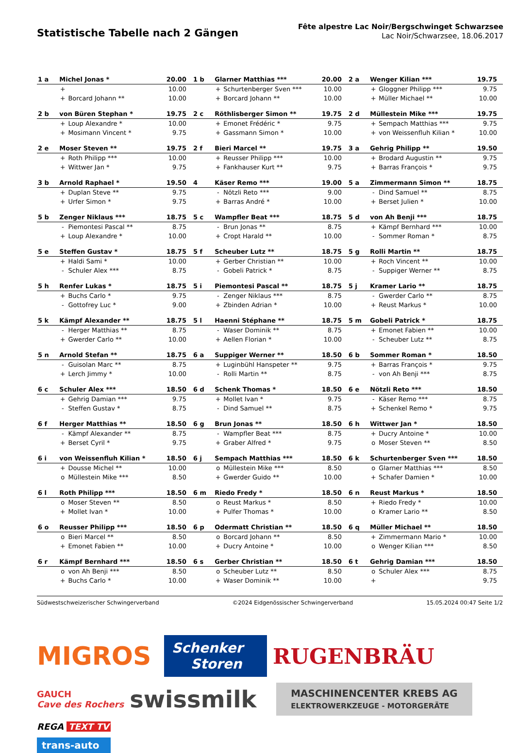Statistische Tabelle nach 2 Gängen
Fête alpestre Lac Noir/Bergschwinget Schwarzsee
Lac Noir/Schwarzsee, 18.06.2017
| 1 a | Michel Jonas * | | 20.00 | 1 b | Glarner Matthias *** | | 20.00 | 2 a | Wenger Kilian *** | | 19.75 |
| | + | | 10.00 | | + | Schurtenberger Sven *** | 10.00 | | + | Gloggner Philipp *** | 9.75 |
| | + | Borcard Johann ** | 10.00 | | + | Borcard Johann ** | 10.00 | | + | Müller Michael ** | 10.00 |
| 2 b | von Büren Stephan * | | 19.75 | 2 c | Röthlisberger Simon ** | | 19.75 | 2 d | Müllestein Mike *** | | 19.75 |
| | + | Loup Alexandre * | 10.00 | | + | Emonet Frédéric * | 9.75 | | + | Sempach Matthias *** | 9.75 |
| | + | Mosimann Vincent * | 9.75 | | + | Gassmann Simon * | 10.00 | | + | von Weissenfluh Kilian * | 10.00 |
| 2 e | Moser Steven ** | | 19.75 | 2 f | Bieri Marcel ** | | 19.75 | 3 a | Gehrig Philipp ** | | 19.50 |
| | + | Roth Philipp *** | 10.00 | | + | Reusser Philipp *** | 10.00 | | + | Brodard Augustin ** | 9.75 |
| | + | Wittwer Jan * | 9.75 | | + | Fankhauser Kurt ** | 9.75 | | + | Barras François * | 9.75 |
| 3 b | Arnold Raphael * | | 19.50 | 4 | Käser Remo *** | | 19.00 | 5 a | Zimmermann Simon ** | | 18.75 |
| | + | Duplan Steve ** | 9.75 | | - | Nötzli Reto *** | 9.00 | | - | Dind Samuel ** | 8.75 |
| | + | Urfer Simon * | 9.75 | | + | Barras André * | 10.00 | | + | Berset Julien * | 10.00 |
| 5 b | Zenger Niklaus *** | | 18.75 | 5 c | Wampfler Beat *** | | 18.75 | 5 d | von Ah Benji *** | | 18.75 |
| | - | Piemontesi Pascal ** | 8.75 | | - | Brun Jonas ** | 8.75 | | + | Kämpf Bernhard *** | 10.00 |
| | + | Loup Alexandre * | 10.00 | | + | Cropt Harald ** | 10.00 | | - | Sommer Roman * | 8.75 |
| 5 e | Steffen Gustav * | | 18.75 | 5 f | Scheuber Lutz ** | | 18.75 | 5 g | Rolli Martin ** | | 18.75 |
| | + | Haldi Sami * | 10.00 | | + | Gerber Christian ** | 10.00 | | + | Roch Vincent ** | 10.00 |
| | - | Schuler Alex *** | 8.75 | | - | Gobeli Patrick * | 8.75 | | - | Suppiger Werner ** | 8.75 |
| 5 h | Renfer Lukas * | | 18.75 | 5 i | Piemontesi Pascal ** | | 18.75 | 5 j | Kramer Lario ** | | 18.75 |
| | + | Buchs Carlo * | 9.75 | | - | Zenger Niklaus *** | 8.75 | | - | Gwerder Carlo ** | 8.75 |
| | - | Gottofrey Luc * | 9.00 | | + | Zbinden Adrian * | 10.00 | | + | Reust Markus * | 10.00 |
| 5 k | Kämpf Alexander ** | | 18.75 | 5 l | Haenni Stéphane ** | | 18.75 | 5 m | Gobeli Patrick * | | 18.75 |
| | - | Herger Matthias ** | 8.75 | | - | Waser Dominik ** | 8.75 | | + | Emonet Fabien ** | 10.00 |
| | + | Gwerder Carlo ** | 10.00 | | + | Aellen Florian * | 10.00 | | - | Scheuber Lutz ** | 8.75 |
| 5 n | Arnold Stefan ** | | 18.75 | 6 a | Suppiger Werner ** | | 18.50 | 6 b | Sommer Roman * | | 18.50 |
| | - | Guisolan Marc ** | 8.75 | | + | Luginbühl Hanspeter ** | 9.75 | | + | Barras François * | 9.75 |
| | + | Lerch Jimmy * | 10.00 | | - | Rolli Martin ** | 8.75 | | - | von Ah Benji *** | 8.75 |
| 6 c | Schuler Alex *** | | 18.50 | 6 d | Schenk Thomas * | | 18.50 | 6 e | Nötzli Reto *** | | 18.50 |
| | + | Gehrig Damian *** | 9.75 | | + | Mollet Ivan * | 9.75 | | - | Käser Remo *** | 8.75 |
| | - | Steffen Gustav * | 8.75 | | - | Dind Samuel ** | 8.75 | | + | Schenkel Remo * | 9.75 |
| 6 f | Herger Matthias ** | | 18.50 | 6 g | Brun Jonas ** | | 18.50 | 6 h | Wittwer Jan * | | 18.50 |
| | - | Kämpf Alexander ** | 8.75 | | - | Wampfler Beat *** | 8.75 | | + | Ducry Antoine * | 10.00 |
| | + | Berset Cyril * | 9.75 | | + | Graber Alfred * | 9.75 | | o | Moser Steven ** | 8.50 |
| 6 i | von Weissenfluh Kilian * | | 18.50 | 6 j | Sempach Matthias *** | | 18.50 | 6 k | Schurtenberger Sven *** | | 18.50 |
| | + | Dousse Michel ** | 10.00 | | o | Müllestein Mike *** | 8.50 | | o | Glarner Matthias *** | 8.50 |
| | o | Müllestein Mike *** | 8.50 | | + | Gwerder Guido ** | 10.00 | | + | Schafer Damien * | 10.00 |
| 6 l | Roth Philipp *** | | 18.50 | 6 m | Riedo Fredy * | | 18.50 | 6 n | Reust Markus * | | 18.50 |
| | o | Moser Steven ** | 8.50 | | o | Reust Markus * | 8.50 | | + | Riedo Fredy * | 10.00 |
| | + | Mollet Ivan * | 10.00 | | + | Pulfer Thomas * | 10.00 | | o | Kramer Lario ** | 8.50 |
| 6 o | Reusser Philipp *** | | 18.50 | 6 p | Odermatt Christian ** | | 18.50 | 6 q | Müller Michael ** | | 18.50 |
| | o | Bieri Marcel ** | 8.50 | | o | Borcard Johann ** | 8.50 | | + | Zimmermann Mario * | 10.00 |
| | + | Emonet Fabien ** | 10.00 | | + | Ducry Antoine * | 10.00 | | o | Wenger Kilian *** | 8.50 |
| 6 r | Kämpf Bernhard *** | | 18.50 | 6 s | Gerber Christian ** | | 18.50 | 6 t | Gehrig Damian *** | | 18.50 |
| | o | von Ah Benji *** | 8.50 | | o | Scheuber Lutz ** | 8.50 | | o | Schuler Alex *** | 8.75 |
| | + | Buchs Carlo * | 10.00 | | + | Waser Dominik ** | 10.00 | | + | | 9.75 |
Südwestschweizerischer Schwingerverband ©2024 Eidgenössischer Schwingerverband 15.05.2024 00:47 Seite 1/2
MIGROS
Schenker
Storen
RUGENBRÄU
GAUCH
Cave des Rochers
swissmilk
MASCHINENCENTER KREBS AG
ELEKTROWERKZEUGE - MOTORGERÄTE
REGA TEXT TV
trans-auto